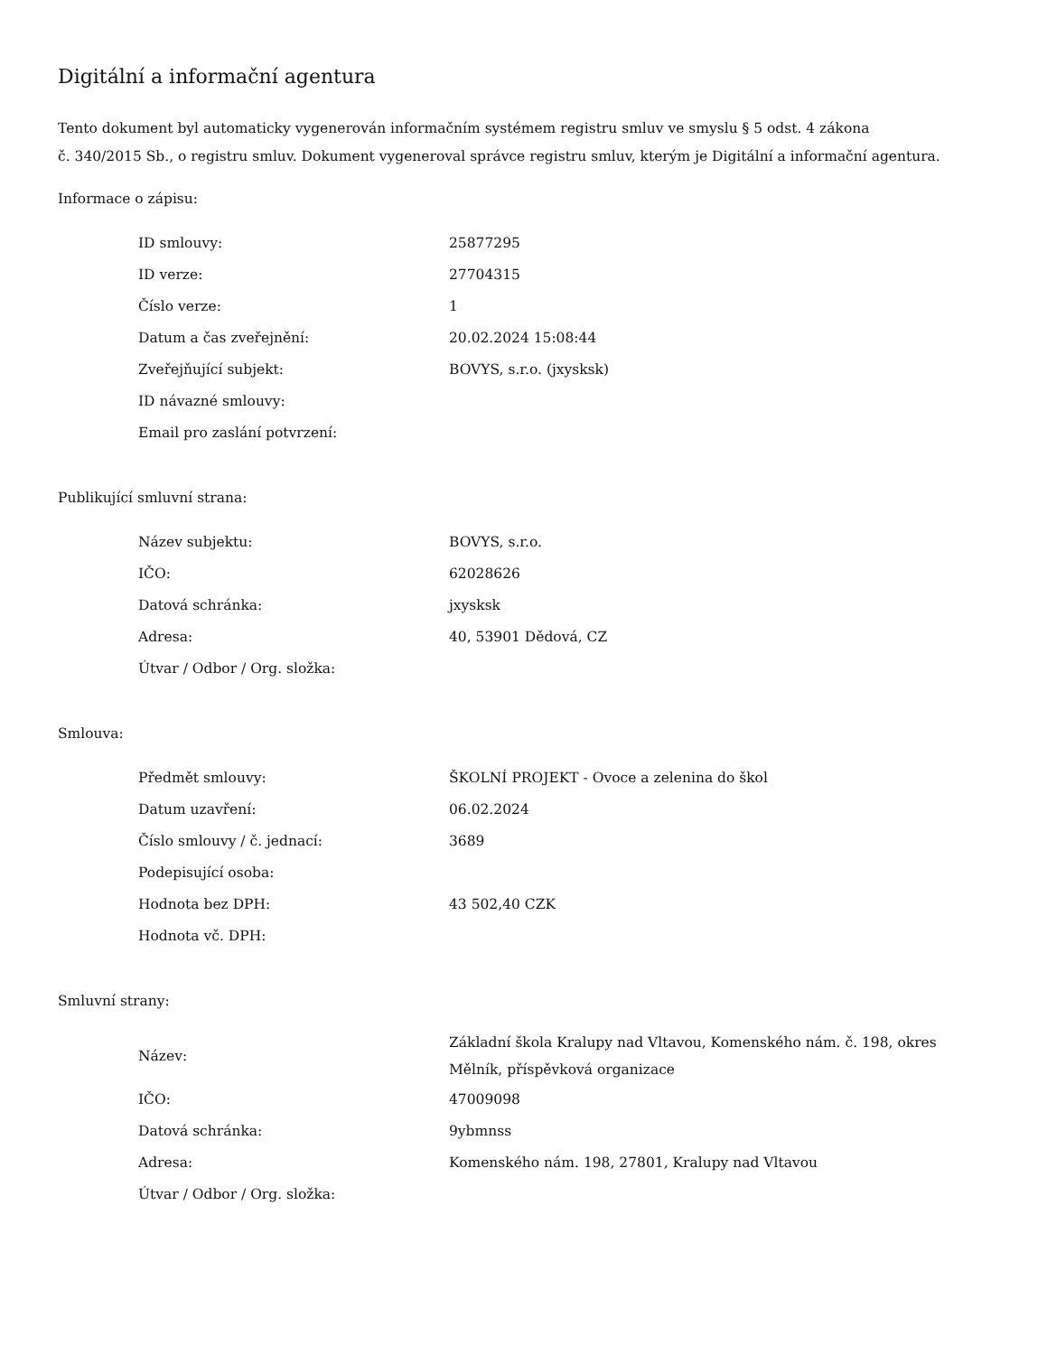Digitální a informační agentura
Tento dokument byl automaticky vygenerován informačním systémem registru smluv ve smyslu § 5 odst. 4 zákona
č. 340/2015 Sb., o registru smluv. Dokument vygeneroval správce registru smluv, kterým je Digitální a informační agentura.
Informace o zápisu:
| ID smlouvy: | 25877295 |
| ID verze: | 27704315 |
| Číslo verze: | 1 |
| Datum a čas zveřejnění: | 20.02.2024 15:08:44 |
| Zveřejňující subjekt: | BOVYS, s.r.o. (jxysksk) |
| ID návazné smlouvy: | |
| Email pro zaslání potvrzení: | |
Publikující smluvní strana:
| Název subjektu: | BOVYS, s.r.o. |
| IČO: | 62028626 |
| Datová schránka: | jxysksk |
| Adresa: | 40, 53901 Dědová, CZ |
| Útvar / Odbor / Org. složka: | |
Smlouva:
| Předmět smlouvy: | ŠKOLNÍ PROJEKT - Ovoce a zelenina do škol |
| Datum uzavření: | 06.02.2024 |
| Číslo smlouvy / č. jednací: | 3689 |
| Podepisující osoba: | |
| Hodnota bez DPH: | 43 502,40 CZK |
| Hodnota vč. DPH: | |
Smluvní strany:
| Název: | Základní škola Kralupy nad Vltavou, Komenského nám. č. 198, okres Mělník, příspěvková organizace |
| IČO: | 47009098 |
| Datová schránka: | 9ybmnss |
| Adresa: | Komenského nám. 198, 27801, Kralupy nad Vltavou |
| Útvar / Odbor / Org. složka: | |